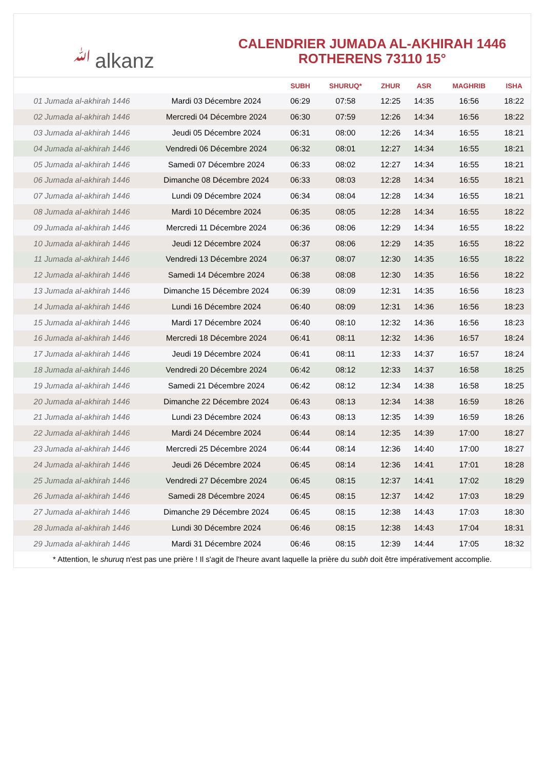ﷲalkanz
CALENDRIER JUMADA AL-AKHIRAH 1446
ROTHERENS 73110 15°
| | | SUBH | SHURUQ* | ZHUR | ASR | MAGHRIB | ISHA |
| --- | --- | --- | --- | --- | --- | --- | --- |
| 01 Jumada al-akhirah 1446 | Mardi 03 Décembre 2024 | 06:29 | 07:58 | 12:25 | 14:35 | 16:56 | 18:22 |
| 02 Jumada al-akhirah 1446 | Mercredi 04 Décembre 2024 | 06:30 | 07:59 | 12:26 | 14:34 | 16:56 | 18:22 |
| 03 Jumada al-akhirah 1446 | Jeudi 05 Décembre 2024 | 06:31 | 08:00 | 12:26 | 14:34 | 16:55 | 18:21 |
| 04 Jumada al-akhirah 1446 | Vendredi 06 Décembre 2024 | 06:32 | 08:01 | 12:27 | 14:34 | 16:55 | 18:21 |
| 05 Jumada al-akhirah 1446 | Samedi 07 Décembre 2024 | 06:33 | 08:02 | 12:27 | 14:34 | 16:55 | 18:21 |
| 06 Jumada al-akhirah 1446 | Dimanche 08 Décembre 2024 | 06:33 | 08:03 | 12:28 | 14:34 | 16:55 | 18:21 |
| 07 Jumada al-akhirah 1446 | Lundi 09 Décembre 2024 | 06:34 | 08:04 | 12:28 | 14:34 | 16:55 | 18:21 |
| 08 Jumada al-akhirah 1446 | Mardi 10 Décembre 2024 | 06:35 | 08:05 | 12:28 | 14:34 | 16:55 | 18:22 |
| 09 Jumada al-akhirah 1446 | Mercredi 11 Décembre 2024 | 06:36 | 08:06 | 12:29 | 14:34 | 16:55 | 18:22 |
| 10 Jumada al-akhirah 1446 | Jeudi 12 Décembre 2024 | 06:37 | 08:06 | 12:29 | 14:35 | 16:55 | 18:22 |
| 11 Jumada al-akhirah 1446 | Vendredi 13 Décembre 2024 | 06:37 | 08:07 | 12:30 | 14:35 | 16:55 | 18:22 |
| 12 Jumada al-akhirah 1446 | Samedi 14 Décembre 2024 | 06:38 | 08:08 | 12:30 | 14:35 | 16:56 | 18:22 |
| 13 Jumada al-akhirah 1446 | Dimanche 15 Décembre 2024 | 06:39 | 08:09 | 12:31 | 14:35 | 16:56 | 18:23 |
| 14 Jumada al-akhirah 1446 | Lundi 16 Décembre 2024 | 06:40 | 08:09 | 12:31 | 14:36 | 16:56 | 18:23 |
| 15 Jumada al-akhirah 1446 | Mardi 17 Décembre 2024 | 06:40 | 08:10 | 12:32 | 14:36 | 16:56 | 18:23 |
| 16 Jumada al-akhirah 1446 | Mercredi 18 Décembre 2024 | 06:41 | 08:11 | 12:32 | 14:36 | 16:57 | 18:24 |
| 17 Jumada al-akhirah 1446 | Jeudi 19 Décembre 2024 | 06:41 | 08:11 | 12:33 | 14:37 | 16:57 | 18:24 |
| 18 Jumada al-akhirah 1446 | Vendredi 20 Décembre 2024 | 06:42 | 08:12 | 12:33 | 14:37 | 16:58 | 18:25 |
| 19 Jumada al-akhirah 1446 | Samedi 21 Décembre 2024 | 06:42 | 08:12 | 12:34 | 14:38 | 16:58 | 18:25 |
| 20 Jumada al-akhirah 1446 | Dimanche 22 Décembre 2024 | 06:43 | 08:13 | 12:34 | 14:38 | 16:59 | 18:26 |
| 21 Jumada al-akhirah 1446 | Lundi 23 Décembre 2024 | 06:43 | 08:13 | 12:35 | 14:39 | 16:59 | 18:26 |
| 22 Jumada al-akhirah 1446 | Mardi 24 Décembre 2024 | 06:44 | 08:14 | 12:35 | 14:39 | 17:00 | 18:27 |
| 23 Jumada al-akhirah 1446 | Mercredi 25 Décembre 2024 | 06:44 | 08:14 | 12:36 | 14:40 | 17:00 | 18:27 |
| 24 Jumada al-akhirah 1446 | Jeudi 26 Décembre 2024 | 06:45 | 08:14 | 12:36 | 14:41 | 17:01 | 18:28 |
| 25 Jumada al-akhirah 1446 | Vendredi 27 Décembre 2024 | 06:45 | 08:15 | 12:37 | 14:41 | 17:02 | 18:29 |
| 26 Jumada al-akhirah 1446 | Samedi 28 Décembre 2024 | 06:45 | 08:15 | 12:37 | 14:42 | 17:03 | 18:29 |
| 27 Jumada al-akhirah 1446 | Dimanche 29 Décembre 2024 | 06:45 | 08:15 | 12:38 | 14:43 | 17:03 | 18:30 |
| 28 Jumada al-akhirah 1446 | Lundi 30 Décembre 2024 | 06:46 | 08:15 | 12:38 | 14:43 | 17:04 | 18:31 |
| 29 Jumada al-akhirah 1446 | Mardi 31 Décembre 2024 | 06:46 | 08:15 | 12:39 | 14:44 | 17:05 | 18:32 |
* Attention, le shuruq n'est pas une prière ! Il s'agit de l'heure avant laquelle la prière du subh doit être impérativement accomplie.